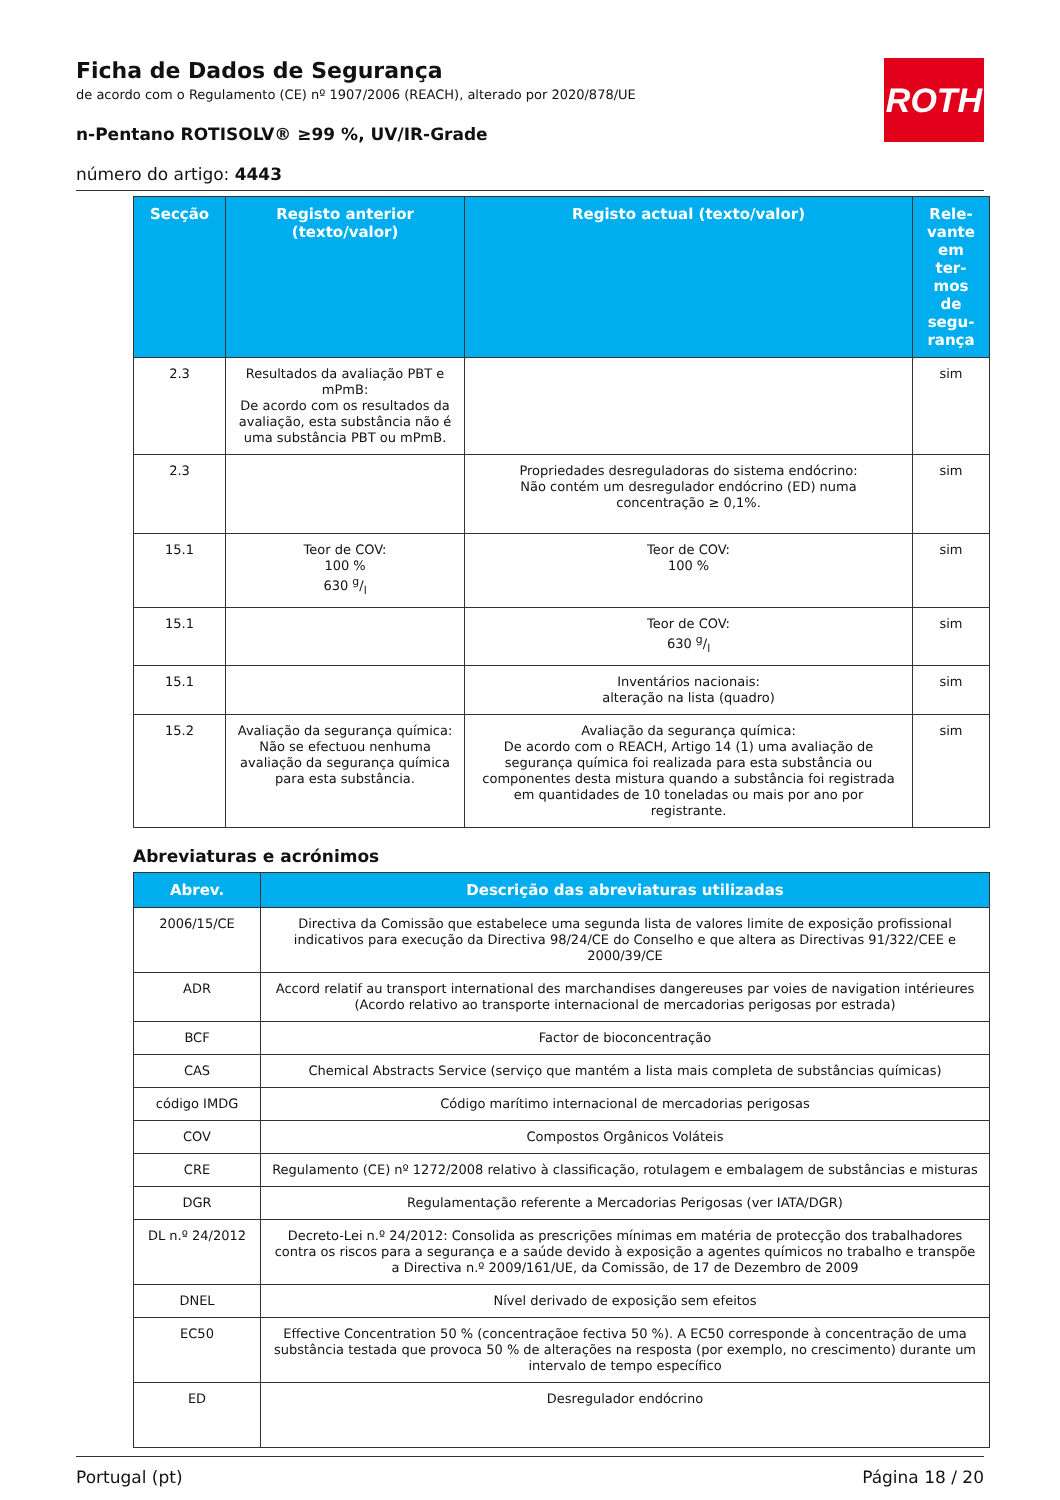ROTH
Ficha de Dados de Segurança
de acordo com o Regulamento (CE) nº 1907/2006 (REACH), alterado por 2020/878/UE
n-Pentano ROTISOLV® ≥99 %, UV/IR-Grade
número do artigo: 4443
| Secção | Registo anterior (texto/valor) | Registo actual (texto/valor) | Rele-vante em ter-mos de segu-rança |
| --- | --- | --- | --- |
| 2.3 | Resultados da avaliação PBT e mPmB: De acordo com os resultados da avaliação, esta substância não é uma substância PBT ou mPmB. | | sim |
| 2.3 | | Propriedades desreguladoras do sistema endócrino: Não contém um desregulador endócrino (ED) numa concentração ≥ 0,1%. | sim |
| 15.1 | Teor de COV: 100 % 630 g/l | Teor de COV: 100 % | sim |
| 15.1 | | Teor de COV: 630 g/l | sim |
| 15.1 | | Inventários nacionais: alteração na lista (quadro) | sim |
| 15.2 | Avaliação da segurança química: Não se efectuou nenhuma avaliação da segurança química para esta substância. | Avaliação da segurança química: De acordo com o REACH, Artigo 14 (1) uma avaliação de segurança química foi realizada para esta substância ou componentes desta mistura quando a substância foi registrada em quantidades de 10 toneladas ou mais por ano por registrante. | sim |
Abreviaturas e acrónimos
| Abrev. | Descrição das abreviaturas utilizadas |
| --- | --- |
| 2006/15/CE | Directiva da Comissão que estabelece uma segunda lista de valores limite de exposição profissional indicativos para execução da Directiva 98/24/CE do Conselho e que altera as Directivas 91/322/CEE e 2000/39/CE |
| ADR | Accord relatif au transport international des marchandises dangereuses par voies de navigation intérieures (Acordo relativo ao transporte internacional de mercadorias perigosas por estrada) |
| BCF | Factor de bioconcentração |
| CAS | Chemical Abstracts Service (serviço que mantém a lista mais completa de substâncias químicas) |
| código IMDG | Código marítimo internacional de mercadorias perigosas |
| COV | Compostos Orgânicos Voláteis |
| CRE | Regulamento (CE) nº 1272/2008 relativo à classificação, rotulagem e embalagem de substâncias e misturas |
| DGR | Regulamentação referente a Mercadorias Perigosas (ver IATA/DGR) |
| DL n.º 24/2012 | Decreto-Lei n.º 24/2012: Consolida as prescrições mínimas em matéria de protecção dos trabalhadores contra os riscos para a segurança e a saúde devido à exposição a agentes químicos no trabalho e transpõe a Directiva n.º 2009/161/UE, da Comissão, de 17 de Dezembro de 2009 |
| DNEL | Nível derivado de exposição sem efeitos |
| EC50 | Effective Concentration 50 % (concentraçãoe fectiva 50 %). A EC50 corresponde à concentração de uma substância testada que provoca 50 % de alterações na resposta (por exemplo, no crescimento) durante um intervalo de tempo específico |
| ED | Desregulador endócrino |
Portugal (pt) Página 18 / 20